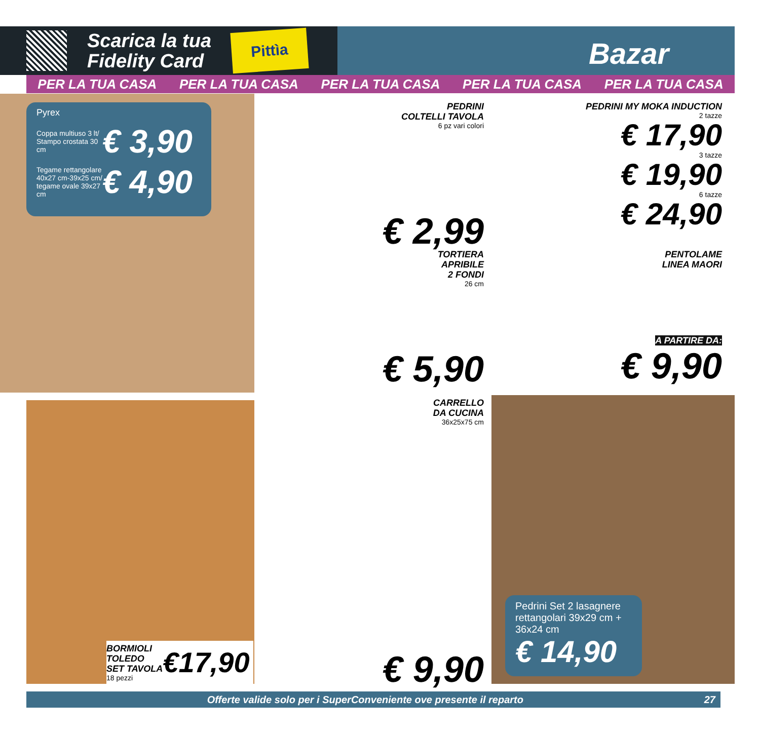Scarica la tua
Fidelity Card
Pittìa
Bazar
PER LA TUA CASA PER LA TUA CASA PER LA TUA CASA PER LA TUA CASA PER LA TUA CASA
Pyrex
Coppa multiuso 3 lt/ Stampo crostata 30 cm
€ 3,90
Tegame rettangolare 40x27 cm-39x25 cm/ tegame ovale 39x27 cm
€ 4,90
PEDRINI
COLTELLI TAVOLA
6 pz vari colori
€ 2,99
PEDRINI MY MOKA INDUCTION
2 tazze
€ 17,90
3 tazze
€ 19,90
6 tazze
€ 24,90
TORTIERA
APRIBILE
2 FONDI
26 cm
€ 5,90
PENTOLAME
LINEA MAORI
A PARTIRE DA:
€ 9,90
BORMIOLI
TOLEDO
SET TAVOLA
18 pezzi
€17,90
CARRELLO
DA CUCINA
36x25x75 cm
€ 9,90
Pedrini Set 2 lasagnere rettangolari 39x29 cm + 36x24 cm
€ 14,90
Offerte valide solo per i SuperConveniente ove presente il reparto 27